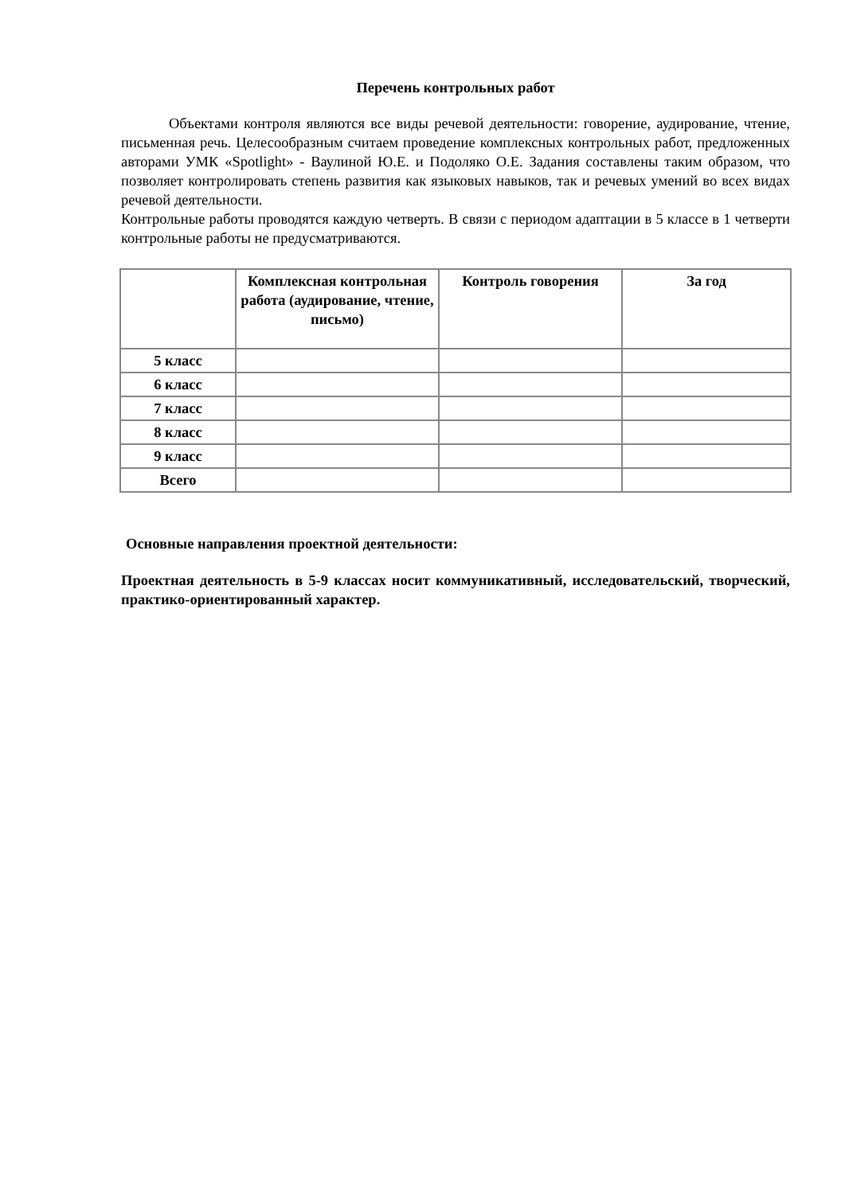Перечень контрольных работ
Объектами контроля являются все виды речевой деятельности: говорение, аудирование, чтение, письменная речь. Целесообразным считаем проведение комплексных контрольных работ, предложенных авторами УМК «Spotlight» - Ваулиной Ю.Е. и Подоляко О.Е. Задания составлены таким образом, что позволяет контролировать степень развития как языковых навыков, так и речевых умений во всех видах речевой деятельности.
Контрольные работы проводятся каждую четверть. В связи с периодом адаптации в 5 классе в 1 четверти контрольные работы не предусматриваются.
| | Комплексная контрольная работа (аудирование, чтение, письмо) | Контроль говорения | За год |
| --- | --- | --- | --- |
| 5 класс | | | |
| 6 класс | | | |
| 7 класс | | | |
| 8 класс | | | |
| 9 класс | | | |
| Всего | | | |
Основные направления проектной деятельности:
Проектная деятельность в 5-9 классах носит коммуникативный, исследовательский, творческий, практико-ориентированный характер.